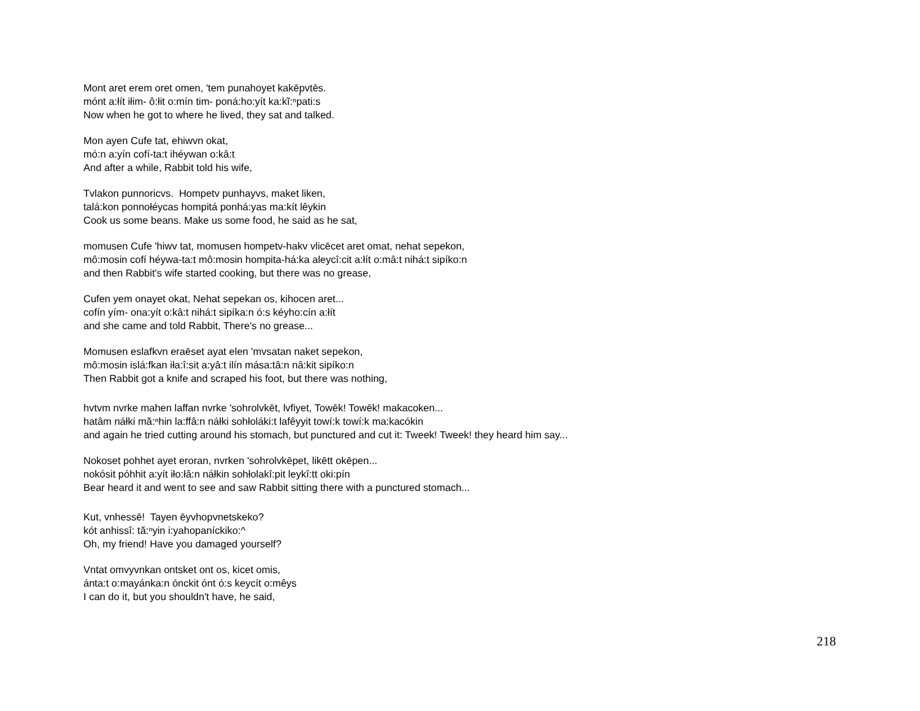Mont aret erem oret omen, 'tem punahoyet kakēp̨vtēs.
mónt a:łít iłim- ô:łit o:mín tim- poná:ho:yít ka:kĭ:ⁿpati:s
Now when he got to where he lived, they sat and talked.
Mon ayen Cufe tat, ehiwvn okat,
mó:n a:yín cofí-ta:t ihéywan o:kâ:t
And after a while, Rabbit told his wife,
Tvlakon punnoricvs. Hompetv punhayvs, maket liken,
talá:kon ponnołéycas hompitá ponhá:yas ma:kít lêykin
Cook us some beans. Make us some food, he said as he sat,
momusen Cufe 'hiwv tat, momusen hompetv-hakv vlicēcet aret omat, nehat sepekon,
mô:mosin cofí héywa-ta:t mô:mosin hompita-há:ka aleycî:cit a:łít o:mâ:t nihá:t sipíko:n
and then Rabbit's wife started cooking, but there was no grease,
Cufen yem onayet okat, Nehat sepekan os, kihocen aret...
cofín yím- ona:yít o:kâ:t nihá:t sipíka:n ó:s kéyho:cín a:łít
and she came and told Rabbit, There's no grease...
Momusen eslafkvn eraēset ayat elen 'mvsatan naket sepekon,
mô:mosin islá:fkan iła:î:sit a:yâ:t ilín mása:tâ:n nâ:kit sipíko:n
Then Rabbit got a knife and scraped his foot, but there was nothing,
hvtvm nvrke mahen laffan nvrke 'sohrolvkēt, lvfiyet, Towēk! Towēk! makacoken...
hatâm náłki mă:ⁿhin la:ffâ:n náłki sohłoláki:t lafêyyit towí:k towí:k ma:kacókin
and again he tried cutting around his stomach, but punctured and cut it: Tweek! Tweek! they heard him say...
Nokoset pohhet ayet eroran, nvrken 'sohrolvkēpet, likētt okēpen...
nokósit póhhit a:yít iło:łâ:n náłkin sohłolakî:pit leykî:tt oki:pín
Bear heard it and went to see and saw Rabbit sitting there with a punctured stomach...
Kut, vnhessē! Tayen ēyvhopvnetskeko?
kót anhissî: tă:ⁿyin i:yahopaníckiko:^
Oh, my friend! Have you damaged yourself?
Vntat omvyvnkan ontsket ont os, kicet omis,
ánta:t o:mayánka:n ónckit ónt ó:s keycít o:mêys
I can do it, but you shouldn't have, he said,
218